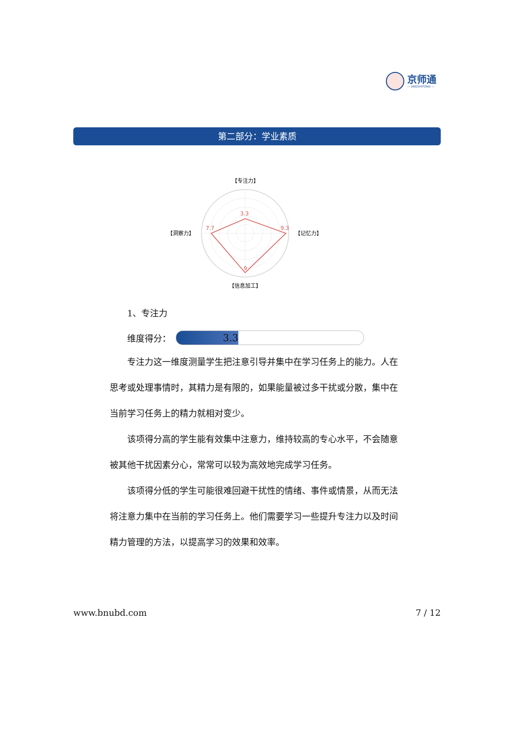京师通
— JINGSHITONG —
第二部分：学业素质
3.3
9.3
9
7.7
【专注力】
【记忆力】
【信息加工】
【洞察力】
1、专注力
维度得分：
3.3
专注力这一维度测量学生把注意引导并集中在学习任务上的能力。人在思考或处理事情时，其精力是有限的，如果能量被过多干扰或分散，集中在当前学习任务上的精力就相对变少。
该项得分高的学生能有效集中注意力，维持较高的专心水平，不会随意被其他干扰因素分心，常常可以较为高效地完成学习任务。
该项得分低的学生可能很难回避干扰性的情绪、事件或情景，从而无法将注意力集中在当前的学习任务上。他们需要学习一些提升专注力以及时间精力管理的方法，以提高学习的效果和效率。
www.bnubd.com 7 / 12